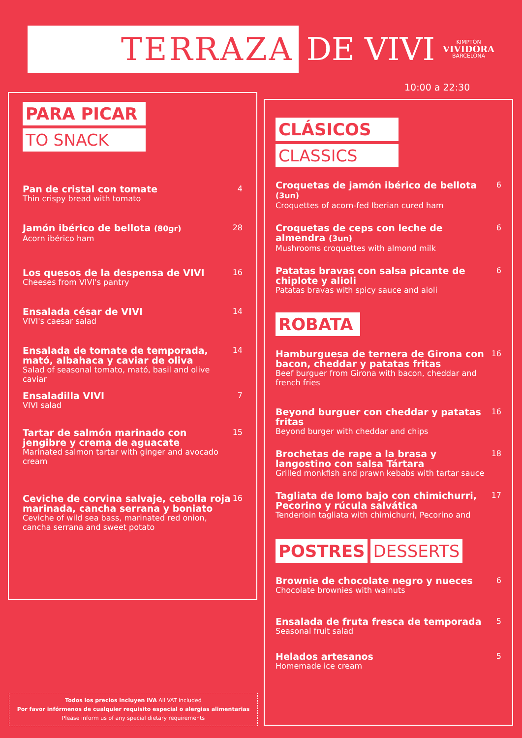TERRAZA
DE VIVI
KIMPTON
VIVIDORA
BARCELONA
10:00 a 22:30
PARA PICAR
TO SNACK
Pan de cristal con tomate
Thin crispy bread with tomato
4
Jamón ibérico de bellota (80gr)
Acorn ibérico ham
28
Los quesos de la despensa de VIVI
Cheeses from VIVI's pantry
16
Ensalada césar de VIVI
VIVI's caesar salad
14
Ensalada de tomate de temporada, mató, albahaca y caviar de oliva
Salad of seasonal tomato, mató, basil and olive caviar
14
Ensaladilla VIVI
VIVI salad
7
Tartar de salmón marinado con jengibre y crema de aguacate
Marinated salmon tartar with ginger and avocado cream
15
Ceviche de corvina salvaje, cebolla roja marinada, cancha serrana y boniato
Ceviche of wild sea bass, marinated red onion, cancha serrana and sweet potato
16
CLÁSICOS
CLASSICS
Croquetas de jamón ibérico de bellota (3un)
Croquettes of acorn-fed Iberian cured ham
6
Croquetas de ceps con leche de almendra (3un)
Mushrooms croquettes with almond milk
6
Patatas bravas con salsa picante de chiplote y alioli
Patatas bravas with spicy sauce and aioli
6
ROBATA
Hamburguesa de ternera de Girona con bacon, cheddar y patatas fritas
Beef burguer from Girona with bacon, cheddar and french fries
16
Beyond burguer con cheddar y patatas fritas
Beyond burger with cheddar and chips
16
Brochetas de rape a la brasa y langostino con salsa Tártara
Grilled monkfish and prawn kebabs with tartar sauce
18
Tagliata de lomo bajo con chimichurri, Pecorino y rúcula salvática
Tenderloin tagliata with chimichurri, Pecorino and
17
POSTRES DESSERTS
Brownie de chocolate negro y nueces
Chocolate brownies with walnuts
6
Ensalada de fruta fresca de temporada
Seasonal fruit salad
5
Helados artesanos
Homemade ice cream
5
Todos los precios incluyen IVA All VAT included
Por favor infórmenos de cualquier requisito especial o alergias alimentarias
Please inform us of any special dietary requirements